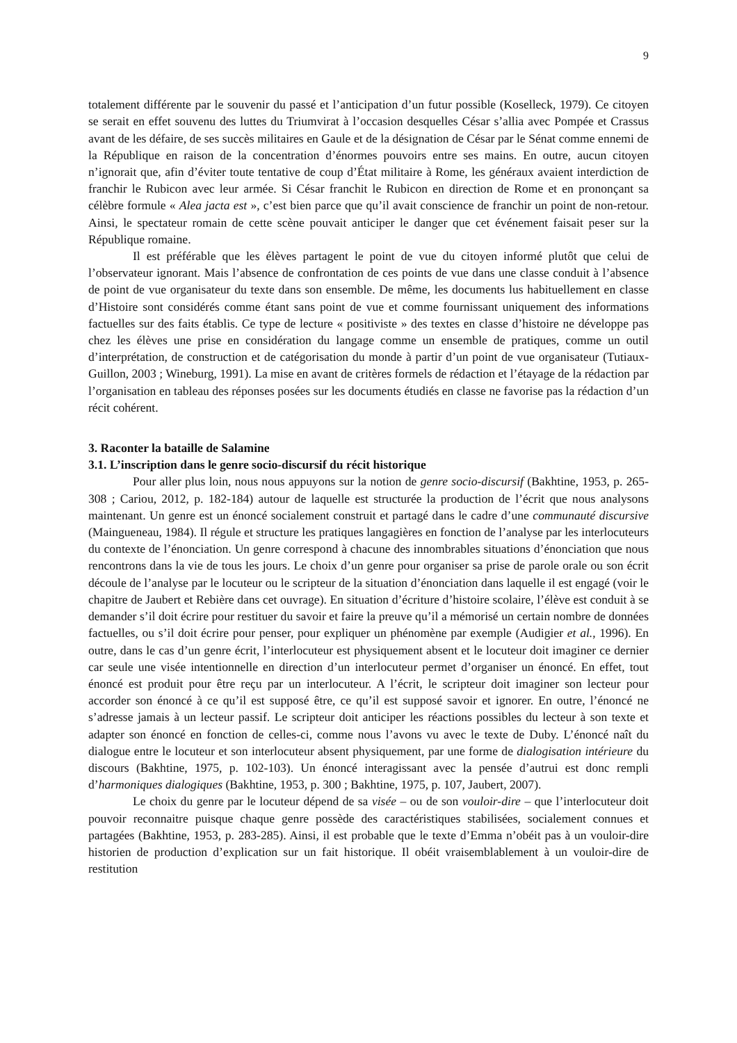9
totalement différente par le souvenir du passé et l’anticipation d’un futur possible (Koselleck, 1979). Ce citoyen se serait en effet souvenu des luttes du Triumvirat à l’occasion desquelles César s’allia avec Pompée et Crassus avant de les défaire, de ses succès militaires en Gaule et de la désignation de César par le Sénat comme ennemi de la République en raison de la concentration d’énormes pouvoirs entre ses mains. En outre, aucun citoyen n’ignorait que, afin d’éviter toute tentative de coup d’État militaire à Rome, les généraux avaient interdiction de franchir le Rubicon avec leur armée. Si César franchit le Rubicon en direction de Rome et en prononçant sa célèbre formule « Alea jacta est », c’est bien parce que qu’il avait conscience de franchir un point de non-retour. Ainsi, le spectateur romain de cette scène pouvait anticiper le danger que cet événement faisait peser sur la République romaine.
Il est préférable que les élèves partagent le point de vue du citoyen informé plutôt que celui de l’observateur ignorant. Mais l’absence de confrontation de ces points de vue dans une classe conduit à l’absence de point de vue organisateur du texte dans son ensemble. De même, les documents lus habituellement en classe d’Histoire sont considérés comme étant sans point de vue et comme fournissant uniquement des informations factuelles sur des faits établis. Ce type de lecture « positiviste » des textes en classe d’histoire ne développe pas chez les élèves une prise en considération du langage comme un ensemble de pratiques, comme un outil d’interprétation, de construction et de catégorisation du monde à partir d’un point de vue organisateur (Tutiaux-Guillon, 2003 ; Wineburg, 1991). La mise en avant de critères formels de rédaction et l’étayage de la rédaction par l’organisation en tableau des réponses posées sur les documents étudiés en classe ne favorise pas la rédaction d’un récit cohérent.
3. Raconter la bataille de Salamine
3.1. L’inscription dans le genre socio-discursif du récit historique
Pour aller plus loin, nous nous appuyons sur la notion de genre socio-discursif (Bakhtine, 1953, p. 265-308 ; Cariou, 2012, p. 182-184) autour de laquelle est structurée la production de l’écrit que nous analysons maintenant. Un genre est un énoncé socialement construit et partagé dans le cadre d’une communauté discursive (Maingueneau, 1984). Il régule et structure les pratiques langagières en fonction de l’analyse par les interlocuteurs du contexte de l’énonciation. Un genre correspond à chacune des innombrables situations d’énonciation que nous rencontrons dans la vie de tous les jours. Le choix d’un genre pour organiser sa prise de parole orale ou son écrit découle de l’analyse par le locuteur ou le scripteur de la situation d’énonciation dans laquelle il est engagé (voir le chapitre de Jaubert et Rebière dans cet ouvrage). En situation d’écriture d’histoire scolaire, l’élève est conduit à se demander s’il doit écrire pour restituer du savoir et faire la preuve qu’il a mémorisé un certain nombre de données factuelles, ou s’il doit écrire pour penser, pour expliquer un phénomène par exemple (Audigier et al., 1996). En outre, dans le cas d’un genre écrit, l’interlocuteur est physiquement absent et le locuteur doit imaginer ce dernier car seule une visée intentionnelle en direction d’un interlocuteur permet d’organiser un énoncé. En effet, tout énoncé est produit pour être reçu par un interlocuteur. A l’écrit, le scripteur doit imaginer son lecteur pour accorder son énoncé à ce qu’il est supposé être, ce qu’il est supposé savoir et ignorer. En outre, l’énoncé ne s’adresse jamais à un lecteur passif. Le scripteur doit anticiper les réactions possibles du lecteur à son texte et adapter son énoncé en fonction de celles-ci, comme nous l’avons vu avec le texte de Duby. L’énoncé naît du dialogue entre le locuteur et son interlocuteur absent physiquement, par une forme de dialogisation intérieure du discours (Bakhtine, 1975, p. 102-103). Un énoncé interagissant avec la pensée d’autrui est donc rempli d’harmoniques dialogiques (Bakhtine, 1953, p. 300 ; Bakhtine, 1975, p. 107, Jaubert, 2007).
Le choix du genre par le locuteur dépend de sa visée – ou de son vouloir-dire – que l’interlocuteur doit pouvoir reconnaitre puisque chaque genre possède des caractéristiques stabilisées, socialement connues et partagées (Bakhtine, 1953, p. 283-285). Ainsi, il est probable que le texte d’Emma n’obéit pas à un vouloir-dire historien de production d’explication sur un fait historique. Il obéit vraisemblablement à un vouloir-dire de restitution